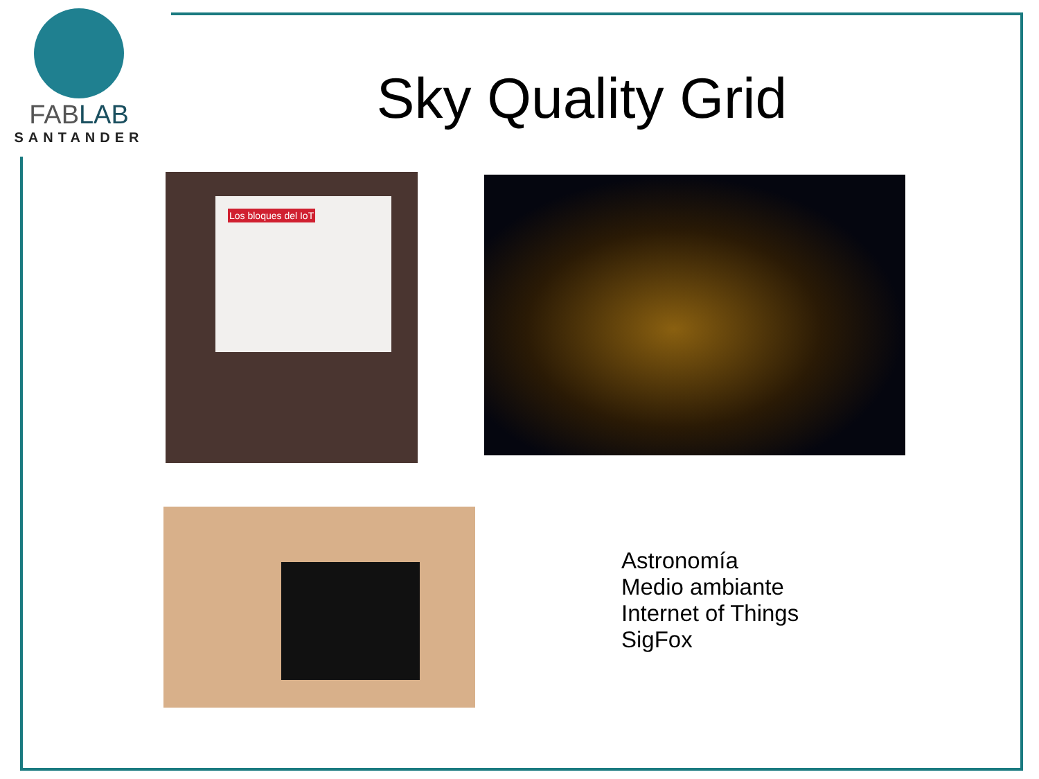FABLAB
SANTANDER
Sky Quality Grid
Los bloques del IoT
Astronomía
Medio ambiante
Internet of Things
SigFox